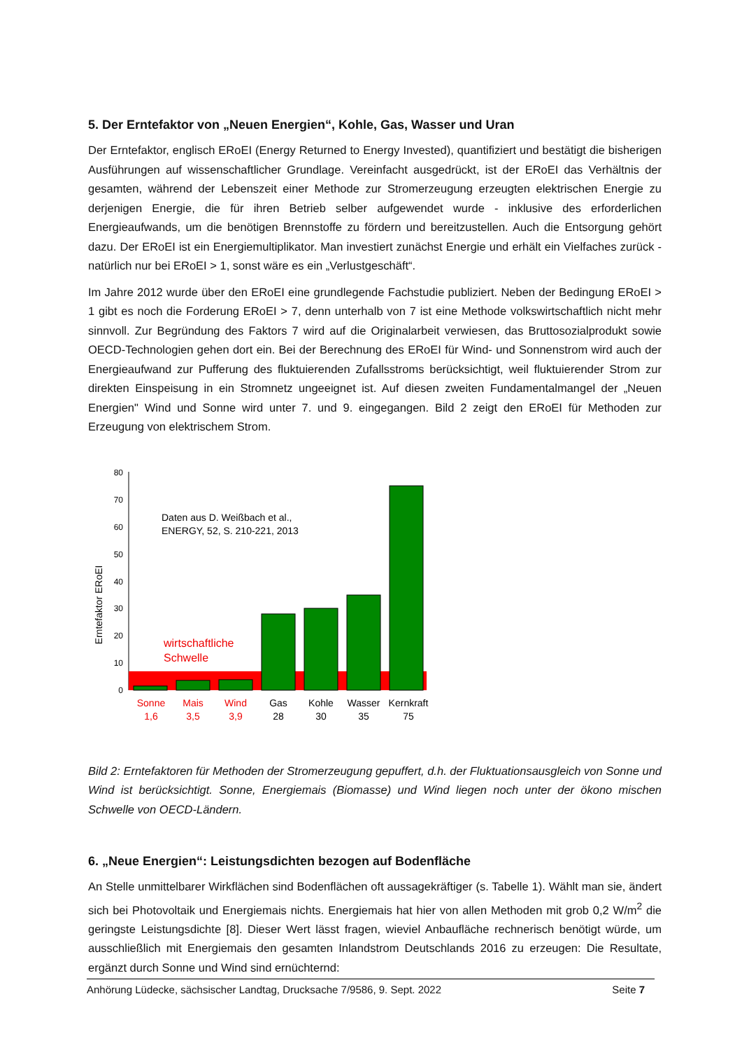5. Der Erntefaktor von „Neuen Energien“, Kohle, Gas, Wasser und Uran
Der Erntefaktor, englisch ERoEI (Energy Returned to Energy Invested), quantifiziert und bestätigt die bisherigen Ausführungen auf wissenschaftlicher Grundlage. Vereinfacht ausgedrückt, ist der ERoEI das Verhältnis der gesamten, während der Lebenszeit einer Methode zur Stromerzeugung erzeugten elektrischen Energie zu derjenigen Energie, die für ihren Betrieb selber aufgewendet wurde - inklusive des erforderlichen Energieaufwands, um die benötigen Brennstoffe zu fördern und bereitzustellen. Auch die Entsorgung gehört dazu. Der ERoEI ist ein Energiemultiplikator. Man investiert zunächst Energie und erhält ein Vielfaches zurück - natürlich nur bei ERoEI > 1, sonst wäre es ein „Verlustgeschäft“.
Im Jahre 2012 wurde über den ERoEI eine grundlegende Fachstudie publiziert. Neben der Bedingung ERoEI > 1 gibt es noch die Forderung ERoEI > 7, denn unterhalb von 7 ist eine Methode volkswirtschaftlich nicht mehr sinnvoll. Zur Begründung des Faktors 7 wird auf die Originalarbeit verwiesen, das Bruttosozialprodukt sowie OECD-Technologien gehen dort ein. Bei der Berechnung des ERoEI für Wind- und Sonnenstrom wird auch der Energieaufwand zur Pufferung des fluktuierenden Zufallsstroms berücksichtigt, weil fluktuierender Strom zur direkten Einspeisung in ein Stromnetz ungeeignet ist. Auf diesen zweiten Fundamentalmangel der „Neuen Energien" Wind und Sonne wird unter 7. und 9. eingegangen. Bild 2 zeigt den ERoEI für Methoden zur Erzeugung von elektrischem Strom.
Erntefaktor ERoEI
0
10
20
30
40
50
60
70
80
Daten aus D. Weißbach et al.,
ENERGY, 52, S. 210-221, 2013
wirtschaftliche
Schwelle
Sonne
1,6
Mais
3,5
Wind
3,9
Gas
28
Kohle
30
Wasser
35
Kernkraft
75
Bild 2: Erntefaktoren für Methoden der Stromerzeugung gepuffert, d.h. der Fluktuationsausgleich von Sonne und Wind ist berücksichtigt. Sonne, Energiemais (Biomasse) und Wind liegen noch unter der ökono mischen Schwelle von OECD-Ländern.
6. „Neue Energien“: Leistungsdichten bezogen auf Bodenfläche
An Stelle unmittelbarer Wirkflächen sind Bodenflächen oft aussagekräftiger (s. Tabelle 1). Wählt man sie, ändert sich bei Photovoltaik und Energiemais nichts. Energiemais hat hier von allen Methoden mit grob 0,2 W/m<sup>2</sup> die geringste Leistungsdichte [8]. Dieser Wert lässt fragen, wieviel Anbaufläche rechnerisch benötigt würde, um ausschließlich mit Energiemais den gesamten Inlandstrom Deutschlands 2016 zu erzeugen: Die Resultate, ergänzt durch Sonne und Wind sind ernüchternd:
Anhörung Lüdecke, sächsischer Landtag, Drucksache 7/9586, 9. Sept. 2022 Seite 7